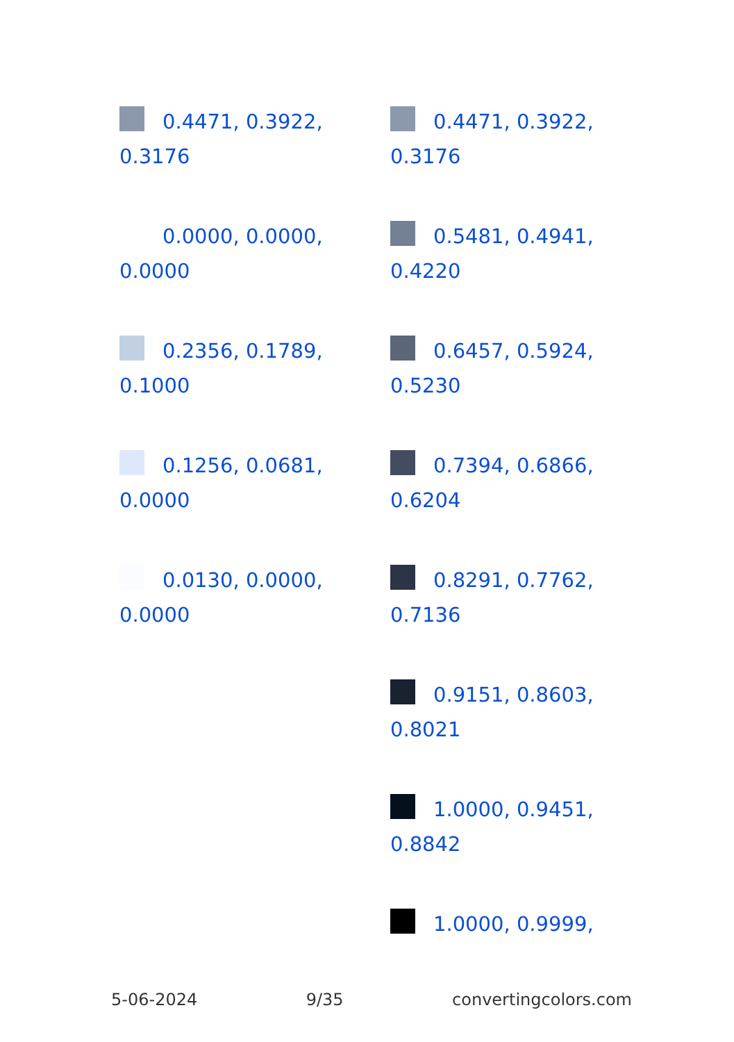0.4471, 0.3922,
0.3176
0.0000, 0.0000,
0.0000
0.2356, 0.1789,
0.1000
0.1256, 0.0681,
0.0000
0.0130, 0.0000,
0.0000
0.4471, 0.3922,
0.3176
0.5481, 0.4941,
0.4220
0.6457, 0.5924,
0.5230
0.7394, 0.6866,
0.6204
0.8291, 0.7762,
0.7136
0.9151, 0.8603,
0.8021
1.0000, 0.9451,
0.8842
1.0000, 0.9999,
5-06-2024 9/35 convertingcolors.com